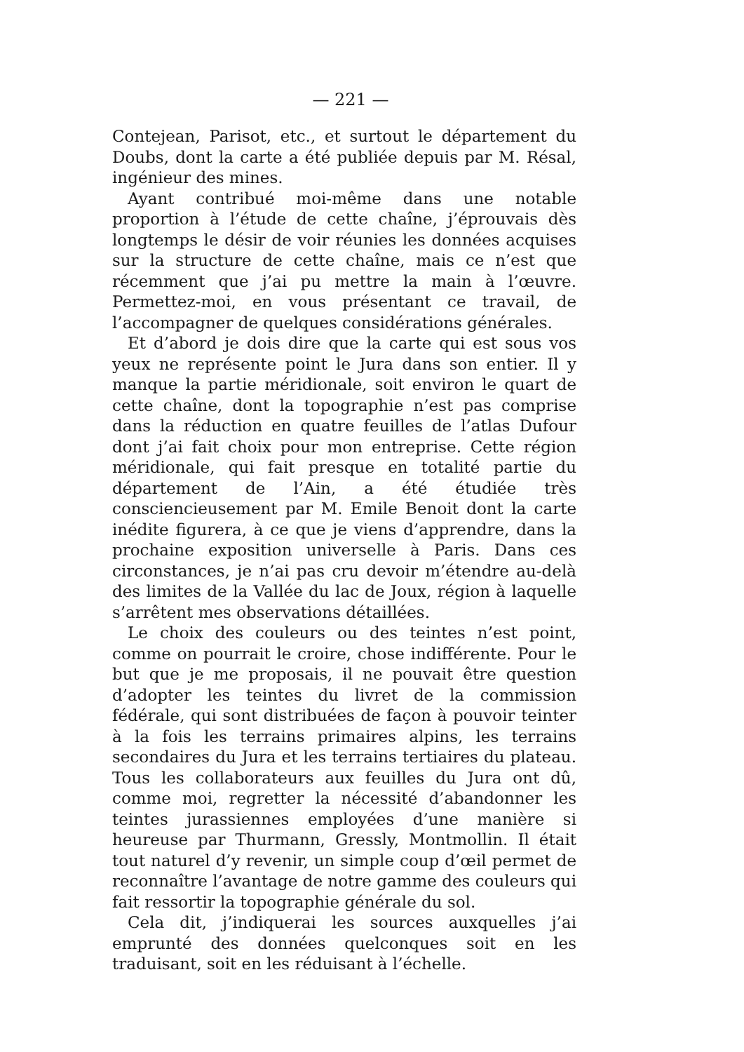— 221 —
Contejean, Parisot, etc., et surtout le département du Doubs, dont la carte a été publiée depuis par M. Résal, ingénieur des mines.
Ayant contribué moi-même dans une notable proportion à l’étude de cette chaîne, j’éprouvais dès longtemps le désir de voir réunies les données acquises sur la structure de cette chaîne, mais ce n’est que récemment que j’ai pu mettre la main à l’œuvre. Permettez-moi, en vous présentant ce travail, de l’accompagner de quelques considérations générales.
Et d’abord je dois dire que la carte qui est sous vos yeux ne représente point le Jura dans son entier. Il y manque la partie méridionale, soit environ le quart de cette chaîne, dont la topographie n’est pas comprise dans la réduction en quatre feuilles de l’atlas Dufour dont j’ai fait choix pour mon entreprise. Cette région méridionale, qui fait presque en totalité partie du département de l’Ain, a été étudiée très consciencieusement par M. Emile Benoit dont la carte inédite figurera, à ce que je viens d’apprendre, dans la prochaine exposition universelle à Paris. Dans ces circonstances, je n’ai pas cru devoir m’étendre au-delà des limites de la Vallée du lac de Joux, région à laquelle s’arrêtent mes observations détaillées.
Le choix des couleurs ou des teintes n’est point, comme on pourrait le croire, chose indifférente. Pour le but que je me proposais, il ne pouvait être question d’adopter les teintes du livret de la commission fédérale, qui sont distribuées de façon à pouvoir teinter à la fois les terrains primaires alpins, les terrains secondaires du Jura et les terrains tertiaires du plateau. Tous les collaborateurs aux feuilles du Jura ont dû, comme moi, regretter la nécessité d’abandonner les teintes jurassiennes employées d’une manière si heureuse par Thurmann, Gressly, Montmollin. Il était tout naturel d’y revenir, un simple coup d’œil permet de reconnaître l’avantage de notre gamme des couleurs qui fait ressortir la topographie générale du sol.
Cela dit, j’indiquerai les sources auxquelles j’ai emprunté des données quelconques soit en les traduisant, soit en les réduisant à l’échelle.